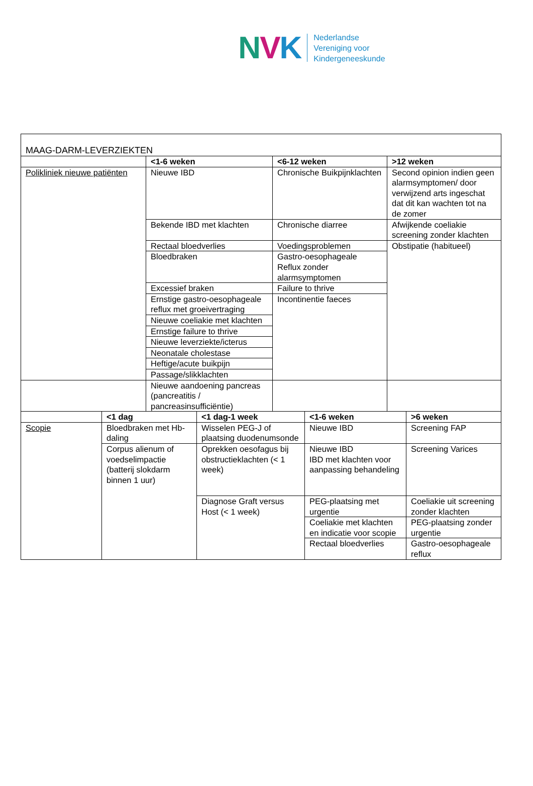NVK
Nederlandse
Vereniging voor
Kindergeneeskunde
| MAAG-DARM-LEVERZIEKTEN | | | |
| | <1-6 weken | <6-12 weken | >12 weken |
| Polikliniek nieuwe patiënten | Nieuwe IBD | Chronische Buikpijnklachten | Second opinion indien geen alarmsymptomen/ door verwijzend arts ingeschat dat dit kan wachten tot na de zomer |
| | Bekende IBD met klachten | Chronische diarree | Afwijkende coeliakie screening zonder klachten |
| | Rectaal bloedverlies | Voedingsproblemen | Obstipatie (habitueel) |
| | Bloedbraken | Gastro-oesophageale Reflux zonder alarmsymptomen | |
| | Excessief braken | Failure to thrive | |
| | Ernstige gastro-oesophageale reflux met groeivertraging | Incontinentie faeces | |
| | Nieuwe coeliakie met klachten | | |
| | Ernstige failure to thrive | | |
| | Nieuwe leverziekte/icterus | | |
| | Neonatale cholestase | | |
| | Heftige/acute buikpijn | | |
| | Passage/slikklachten | | |
| | Nieuwe aandoening pancreas (pancreatitis / pancreasinsufficiëntie) | | |
| | <1 dag | <1 dag-1 week | <1-6 weken | >6 weken |
| Scopie | Bloedbraken met Hb-daling | Wisselen PEG-J of plaatsing duodenumsonde | Nieuwe IBD | Screening FAP |
| | Corpus alienum of voedselimpactie (batterij slokdarm binnen 1 uur) | Oprekken oesofagus bij obstructieklachten (< 1 week) | Nieuwe IBD IBD met klachten voor aanpassing behandeling | Screening Varices |
| | | Diagnose Graft versus Host (< 1 week) | PEG-plaatsing met urgentie | Coeliakie uit screening zonder klachten |
| | | | Coeliakie met klachten en indicatie voor scopie | PEG-plaatsing zonder urgentie |
| | | | Rectaal bloedverlies | Gastro-oesophageale reflux |